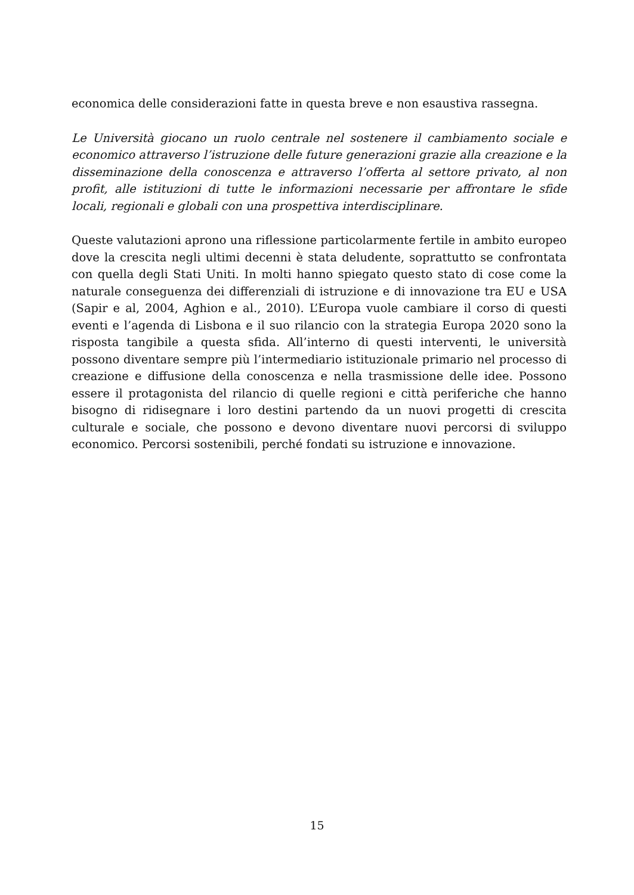economica delle considerazioni fatte in questa breve e non esaustiva rassegna.
Le Università giocano un ruolo centrale nel sostenere il cambiamento sociale e economico attraverso l’istruzione delle future generazioni grazie alla creazione e la disseminazione della conoscenza e attraverso l’offerta al settore privato, al non profit, alle istituzioni di tutte le informazioni necessarie per affrontare le sfide locali, regionali e globali con una prospettiva interdisciplinare.
Queste valutazioni aprono una riflessione particolarmente fertile in ambito europeo dove la crescita negli ultimi decenni è stata deludente, soprattutto se confrontata con quella degli Stati Uniti. In molti hanno spiegato questo stato di cose come la naturale conseguenza dei differenziali di istruzione e di innovazione tra EU e USA (Sapir e al, 2004, Aghion e al., 2010). L’Europa vuole cambiare il corso di questi eventi e l’agenda di Lisbona e il suo rilancio con la strategia Europa 2020 sono la risposta tangibile a questa sfida. All’interno di questi interventi, le università possono diventare sempre più l’intermediario istituzionale primario nel processo di creazione e diffusione della conoscenza e nella trasmissione delle idee. Possono essere il protagonista del rilancio di quelle regioni e città periferiche che hanno bisogno di ridisegnare i loro destini partendo da un nuovi progetti di crescita culturale e sociale, che possono e devono diventare nuovi percorsi di sviluppo economico. Percorsi sostenibili, perché fondati su istruzione e innovazione.
15